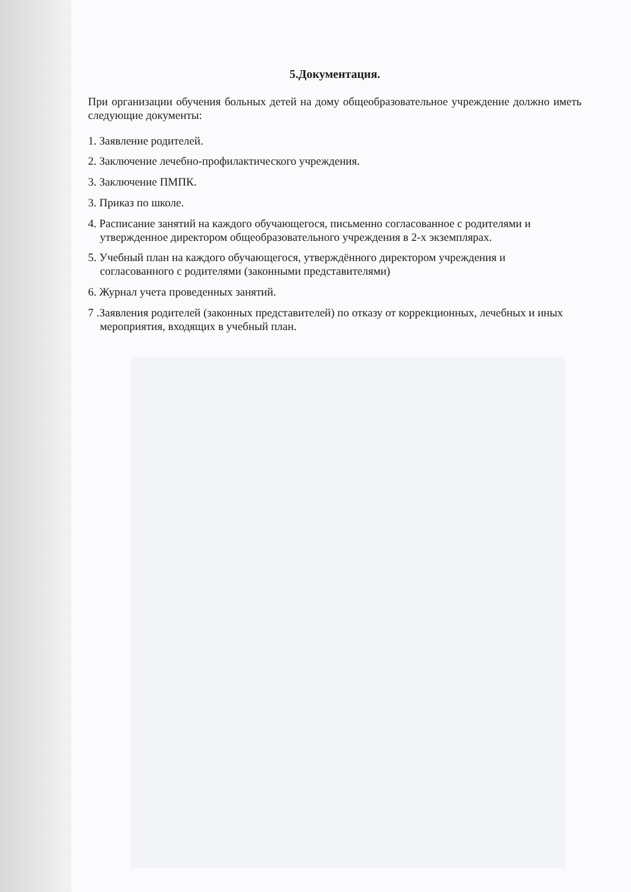5.Документация.
При организации обучения больных детей на дому общеобразовательное учреждение должно иметь следующие документы:
1. Заявление родителей.
2. Заключение лечебно-профилактического учреждения.
3. Заключение ПМПК.
3. Приказ по школе.
4. Расписание занятий на каждого обучающегося, письменно согласованное с родителями и утвержденное директором общеобразовательного учреждения в 2-х экземплярах.
5. Учебный план на каждого обучающегося, утверждённого директором учреждения и согласованного с родителями (законными представителями)
6. Журнал учета проведенных занятий.
7 .Заявления родителей (законных представителей) по отказу от коррекционных, лечебных и иных мероприятия, входящих в учебный план.